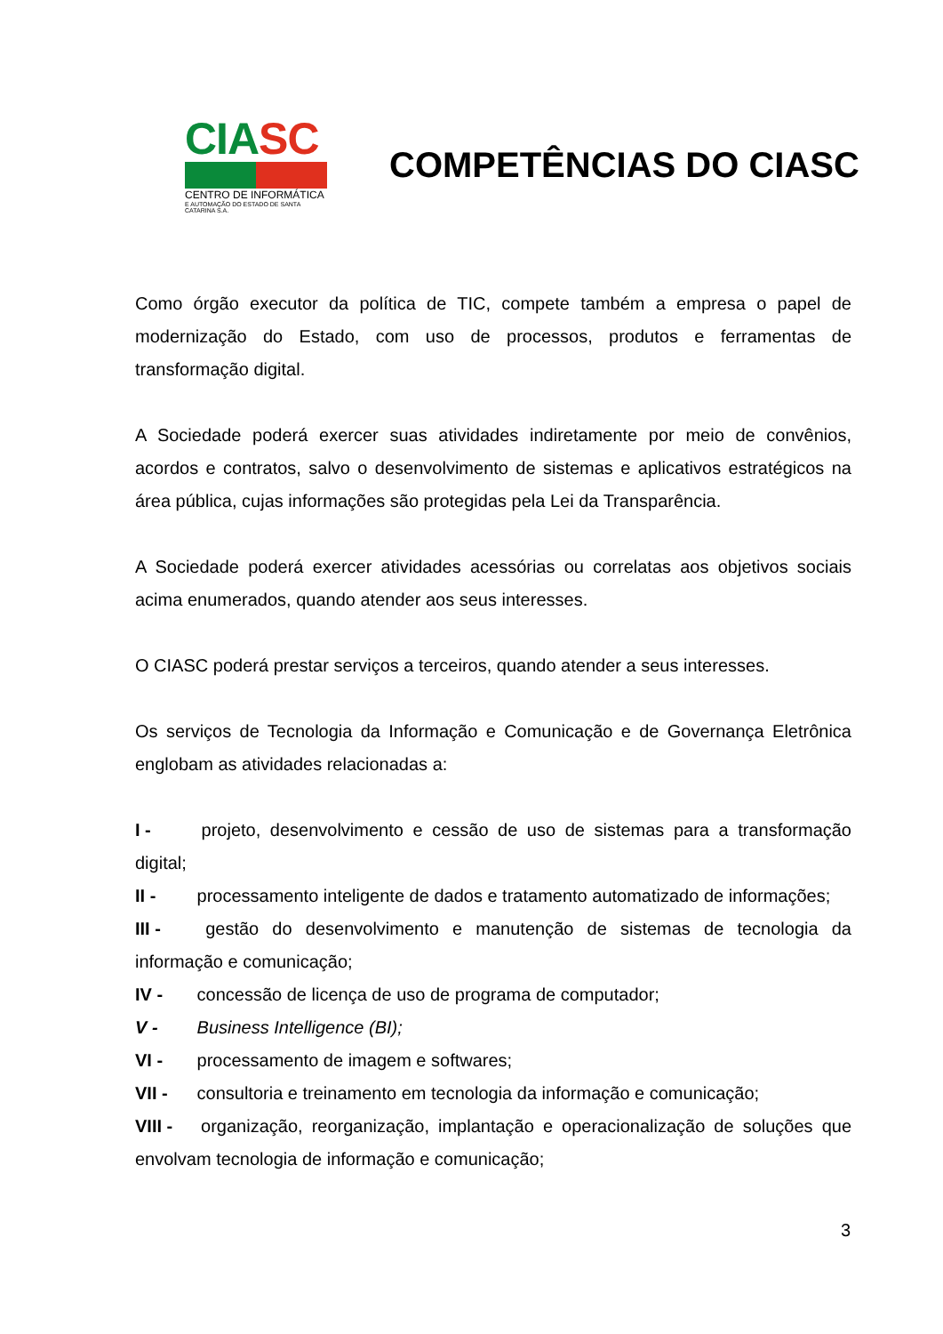CIA SC
CENTRO DE INFORMÁTICA
E AUTOMAÇÃO DO ESTADO DE SANTA CATARINA S.A.
COMPETÊNCIAS DO CIASC
Como órgão executor da política de TIC, compete também a empresa o papel de modernização do Estado, com uso de processos, produtos e ferramentas de transformação digital.
A Sociedade poderá exercer suas atividades indiretamente por meio de convênios, acordos e contratos, salvo o desenvolvimento de sistemas e aplicativos estratégicos na área pública, cujas informações são protegidas pela Lei da Transparência.
A Sociedade poderá exercer atividades acessórias ou correlatas aos objetivos sociais acima enumerados, quando atender aos seus interesses.
O CIASC poderá prestar serviços a terceiros, quando atender a seus interesses.
Os serviços de Tecnologia da Informação e Comunicação e de Governança Eletrônica englobam as atividades relacionadas a:
I - projeto, desenvolvimento e cessão de uso de sistemas para a transformação digital;
II - processamento inteligente de dados e tratamento automatizado de informações;
III - gestão do desenvolvimento e manutenção de sistemas de tecnologia da informação e comunicação;
IV - concessão de licença de uso de programa de computador;
V - Business Intelligence (BI);
VI - processamento de imagem e softwares;
VII - consultoria e treinamento em tecnologia da informação e comunicação;
VIII - organização, reorganização, implantação e operacionalização de soluções que envolvam tecnologia de informação e comunicação;
3